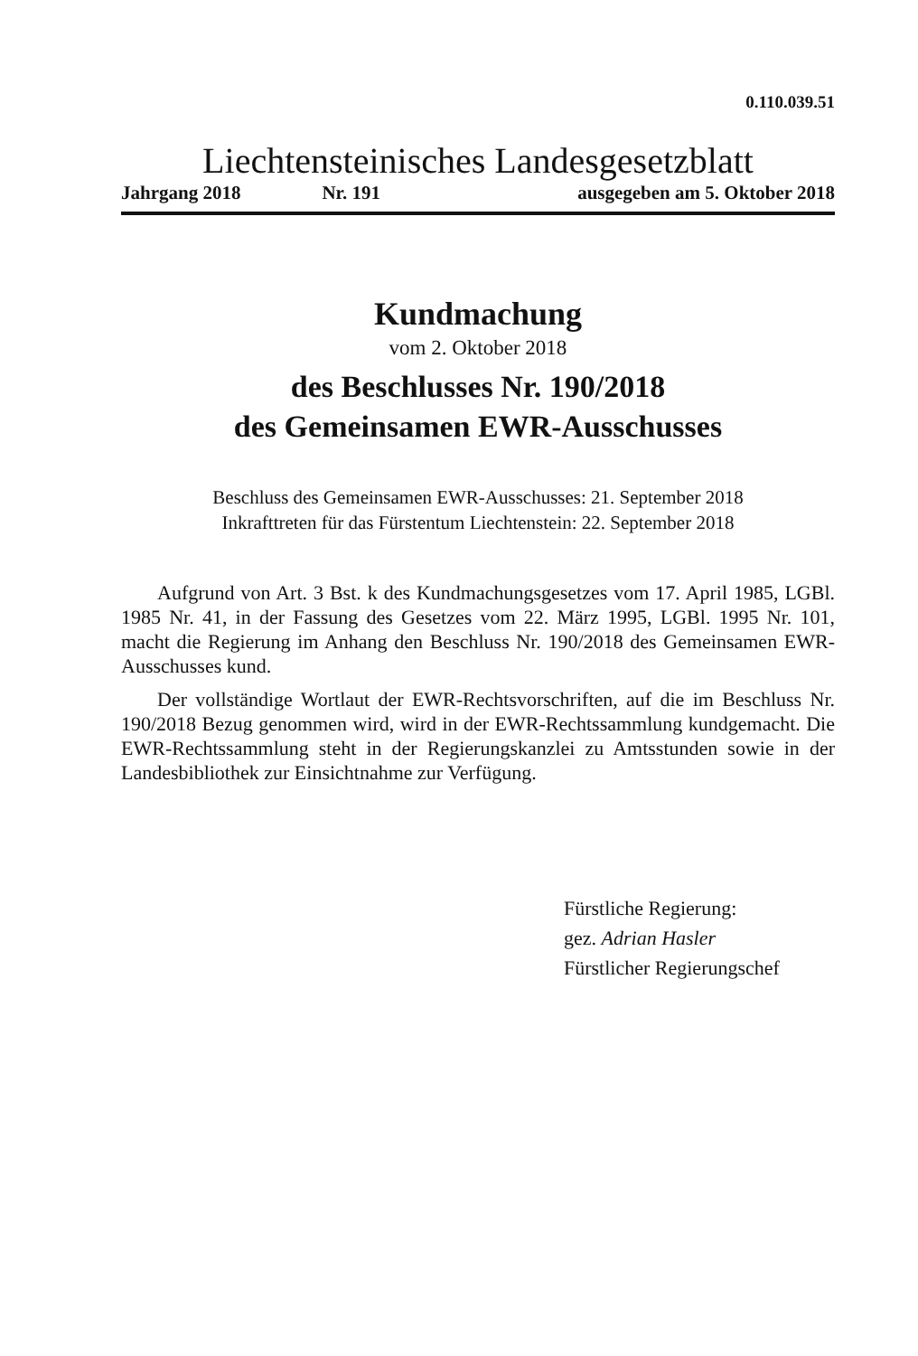0.110.039.51
Liechtensteinisches Landesgesetzblatt
Jahrgang 2018 Nr. 191 ausgegeben am 5. Oktober 2018
Kundmachung
vom 2. Oktober 2018
des Beschlusses Nr. 190/2018
des Gemeinsamen EWR-Ausschusses
Beschluss des Gemeinsamen EWR-Ausschusses: 21. September 2018
Inkrafttreten für das Fürstentum Liechtenstein: 22. September 2018
Aufgrund von Art. 3 Bst. k des Kundmachungsgesetzes vom 17. April 1985, LGBl. 1985 Nr. 41, in der Fassung des Gesetzes vom 22. März 1995, LGBl. 1995 Nr. 101, macht die Regierung im Anhang den Beschluss Nr. 190/2018 des Gemeinsamen EWR-Ausschusses kund.
Der vollständige Wortlaut der EWR-Rechtsvorschriften, auf die im Beschluss Nr. 190/2018 Bezug genommen wird, wird in der EWR-Rechtssammlung kundgemacht. Die EWR-Rechtssammlung steht in der Regierungskanzlei zu Amtsstunden sowie in der Landesbibliothek zur Einsichtnahme zur Verfügung.
Fürstliche Regierung:
gez. Adrian Hasler
Fürstlicher Regierungschef